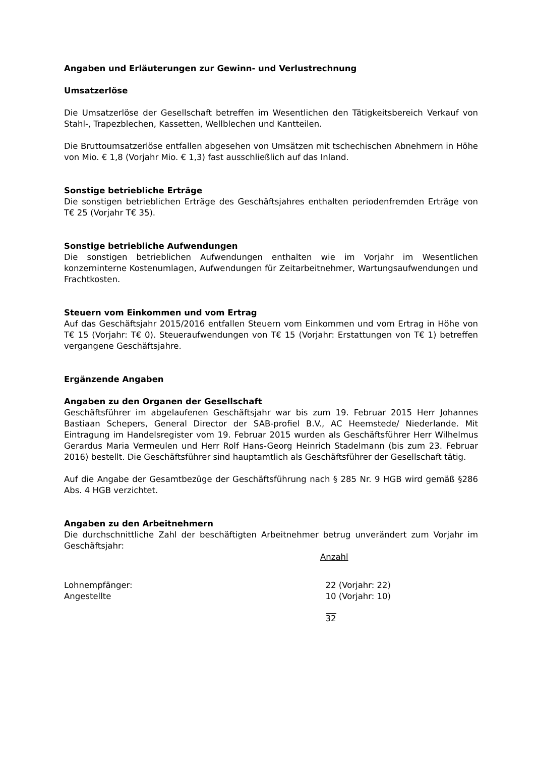Angaben und Erläuterungen zur Gewinn- und Verlustrechnung
Umsatzerlöse
Die Umsatzerlöse der Gesellschaft betreffen im Wesentlichen den Tätigkeitsbereich Verkauf von Stahl-, Trapezblechen, Kassetten, Wellblechen und Kantteilen.
Die Bruttoumsatzerlöse entfallen abgesehen von Umsätzen mit tschechischen Abnehmern in Höhe von Mio. € 1,8 (Vorjahr Mio. € 1,3) fast ausschließlich auf das Inland.
Sonstige betriebliche Erträge
Die sonstigen betrieblichen Erträge des Geschäftsjahres enthalten periodenfremden Erträge von T€ 25 (Vorjahr T€ 35).
Sonstige betriebliche Aufwendungen
Die sonstigen betrieblichen Aufwendungen enthalten wie im Vorjahr im Wesentlichen konzerninterne Kostenumlagen, Aufwendungen für Zeitarbeitnehmer, Wartungsaufwendungen und Frachtkosten.
Steuern vom Einkommen und vom Ertrag
Auf das Geschäftsjahr 2015/2016 entfallen Steuern vom Einkommen und vom Ertrag in Höhe von T€ 15 (Vorjahr: T€ 0). Steueraufwendungen von T€ 15 (Vorjahr: Erstattungen von T€ 1) betreffen vergangene Geschäftsjahre.
Ergänzende Angaben
Angaben zu den Organen der Gesellschaft
Geschäftsführer im abgelaufenen Geschäftsjahr war bis zum 19. Februar 2015 Herr Johannes Bastiaan Schepers, General Director der SAB-profiel B.V., AC Heemstede/ Niederlande. Mit Eintragung im Handelsregister vom 19. Februar 2015 wurden als Geschäftsführer Herr Wilhelmus Gerardus Maria Vermeulen und Herr Rolf Hans-Georg Heinrich Stadelmann (bis zum 23. Februar 2016) bestellt. Die Geschäftsführer sind hauptamtlich als Geschäftsführer der Gesellschaft tätig.
Auf die Angabe der Gesamtbezüge der Geschäftsführung nach § 285 Nr. 9 HGB wird gemäß §286 Abs. 4 HGB verzichtet.
Angaben zu den Arbeitnehmern
Die durchschnittliche Zahl der beschäftigten Arbeitnehmer betrug unverändert zum Vorjahr im Geschäftsjahr:
| | Anzahl |
| --- | --- |
| Lohnempfänger: | 22 (Vorjahr: 22) |
| Angestellte | 10 (Vorjahr: 10) |
| | 32 |